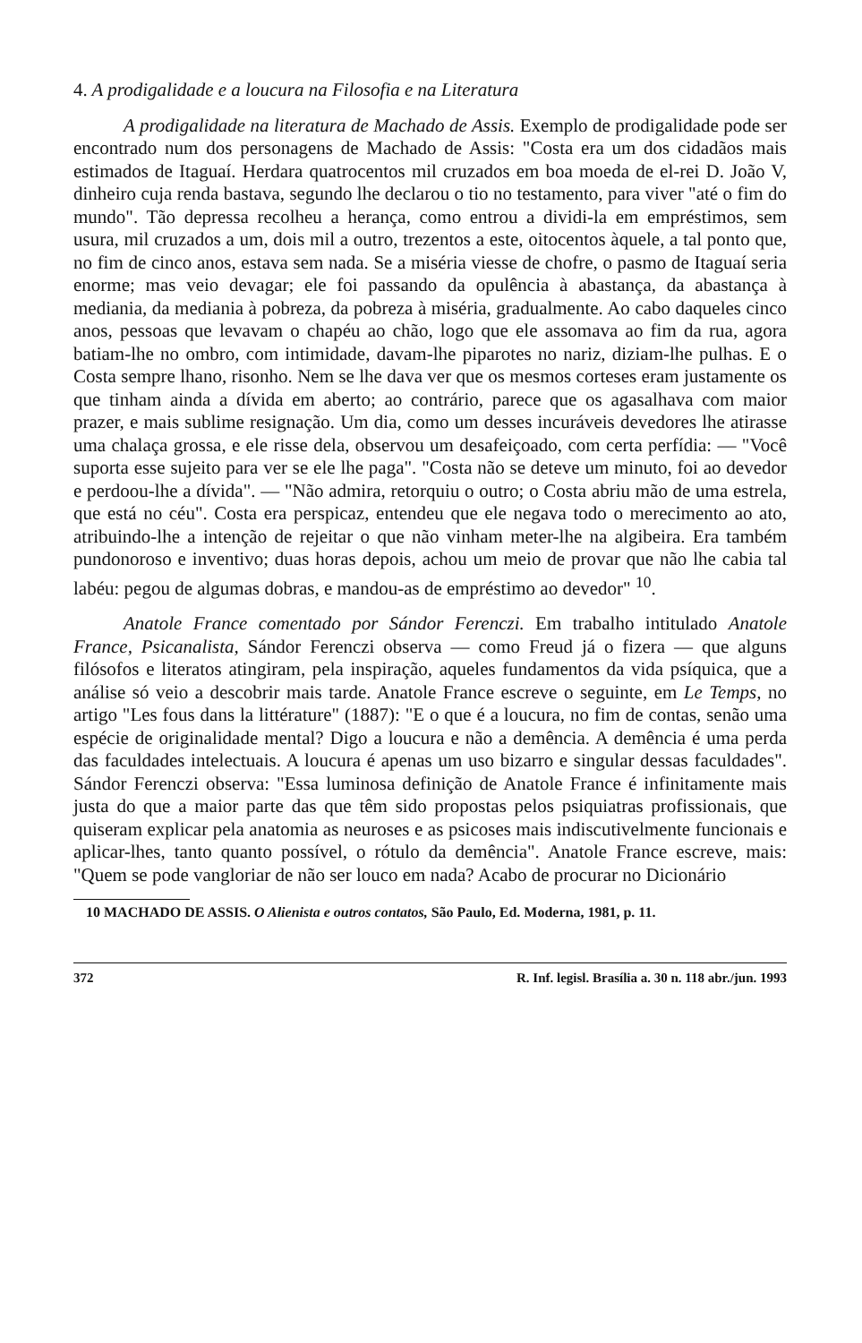4. A prodigalidade e a loucura na Filosofia e na Literatura
A prodigalidade na literatura de Machado de Assis. Exemplo de prodigalidade pode ser encontrado num dos personagens de Machado de Assis: "Costa era um dos cidadãos mais estimados de Itaguaí. Herdara quatrocentos mil cruzados em boa moeda de el-rei D. João V, dinheiro cuja renda bastava, segundo lhe declarou o tio no testamento, para viver "até o fim do mundo". Tão depressa recolheu a herança, como entrou a dividi-la em empréstimos, sem usura, mil cruzados a um, dois mil a outro, trezentos a este, oitocentos àquele, a tal ponto que, no fim de cinco anos, estava sem nada. Se a miséria viesse de chofre, o pasmo de Itaguaí seria enorme; mas veio devagar; ele foi passando da opulência à abastança, da abastança à mediania, da mediania à pobreza, da pobreza à miséria, gradualmente. Ao cabo daqueles cinco anos, pessoas que levavam o chapéu ao chão, logo que ele assomava ao fim da rua, agora batiam-lhe no ombro, com intimidade, davam-lhe piparotes no nariz, diziam-lhe pulhas. E o Costa sempre lhano, risonho. Nem se lhe dava ver que os mesmos corteses eram justamente os que tinham ainda a dívida em aberto; ao contrário, parece que os agasalhava com maior prazer, e mais sublime resignação. Um dia, como um desses incuráveis devedores lhe atirasse uma chalaça grossa, e ele risse dela, observou um desafeiçoado, com certa perfídia: — "Você suporta esse sujeito para ver se ele lhe paga". "Costa não se deteve um minuto, foi ao devedor e perdoou-lhe a dívida". — "Não admira, retorquiu o outro; o Costa abriu mão de uma estrela, que está no céu". Costa era perspicaz, entendeu que ele negava todo o merecimento ao ato, atribuindo-lhe a intenção de rejeitar o que não vinham meter-lhe na algibeira. Era também pundonoroso e inventivo; duas horas depois, achou um meio de provar que não lhe cabia tal labéu: pegou de algumas dobras, e mandou-as de empréstimo ao devedor" <sup>10</sup>.
Anatole France comentado por Sándor Ferenczi. Em trabalho intitulado Anatole France, Psicanalista, Sándor Ferenczi observa — como Freud já o fizera — que alguns filósofos e literatos atingiram, pela inspiração, aqueles fundamentos da vida psíquica, que a análise só veio a descobrir mais tarde. Anatole France escreve o seguinte, em Le Temps, no artigo "Les fous dans la littérature" (1887): "E o que é a loucura, no fim de contas, senão uma espécie de originalidade mental? Digo a loucura e não a demência. A demência é uma perda das faculdades intelectuais. A loucura é apenas um uso bizarro e singular dessas faculdades". Sándor Ferenczi observa: "Essa luminosa definição de Anatole France é infinitamente mais justa do que a maior parte das que têm sido propostas pelos psiquiatras profissionais, que quiseram explicar pela anatomia as neuroses e as psicoses mais indiscutivelmente funcionais e aplicar-lhes, tanto quanto possível, o rótulo da demência". Anatole France escreve, mais: "Quem se pode vangloriar de não ser louco em nada? Acabo de procurar no Dicionário
10 MACHADO DE ASSIS. O Alienista e outros contatos, São Paulo, Ed. Moderna, 1981, p. 11.
372 R. Inf. legisl. Brasília a. 30 n. 118 abr./jun. 1993